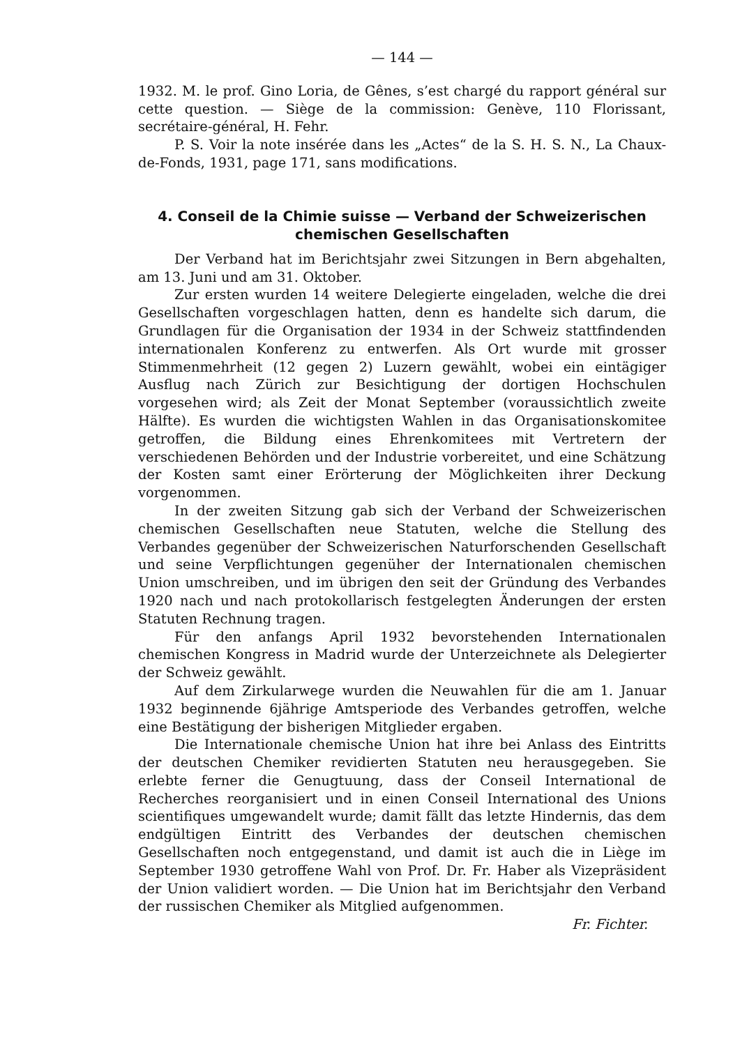— 144 —
1932. M. le prof. Gino Loria, de Gênes, s’est chargé du rapport général sur cette question. — Siège de la commission: Genève, 110 Florissant, secrétaire-général, H. Fehr.
P. S. Voir la note insérée dans les „Actes“ de la S. H. S. N., La Chaux-de-Fonds, 1931, page 171, sans modifications.
4. Conseil de la Chimie suisse — Verband der Schweizerischen chemischen Gesellschaften
Der Verband hat im Berichtsjahr zwei Sitzungen in Bern abgehalten, am 13. Juni und am 31. Oktober.
Zur ersten wurden 14 weitere Delegierte eingeladen, welche die drei Gesellschaften vorgeschlagen hatten, denn es handelte sich darum, die Grundlagen für die Organisation der 1934 in der Schweiz stattfindenden internationalen Konferenz zu entwerfen. Als Ort wurde mit grosser Stimmenmehrheit (12 gegen 2) Luzern gewählt, wobei ein eintägiger Ausflug nach Zürich zur Besichtigung der dortigen Hochschulen vorgesehen wird; als Zeit der Monat September (voraussichtlich zweite Hälfte). Es wurden die wichtigsten Wahlen in das Organisationskomitee getroffen, die Bildung eines Ehrenkomitees mit Vertretern der verschiedenen Behörden und der Industrie vorbereitet, und eine Schätzung der Kosten samt einer Erörterung der Möglichkeiten ihrer Deckung vorgenommen.
In der zweiten Sitzung gab sich der Verband der Schweizerischen chemischen Gesellschaften neue Statuten, welche die Stellung des Verbandes gegenüber der Schweizerischen Naturforschenden Gesellschaft und seine Verpflichtungen gegenüher der Internationalen chemischen Union umschreiben, und im übrigen den seit der Gründung des Verbandes 1920 nach und nach protokollarisch festgelegten Änderungen der ersten Statuten Rechnung tragen.
Für den anfangs April 1932 bevorstehenden Internationalen chemischen Kongress in Madrid wurde der Unterzeichnete als Delegierter der Schweiz gewählt.
Auf dem Zirkularwege wurden die Neuwahlen für die am 1. Januar 1932 beginnende 6jährige Amtsperiode des Verbandes getroffen, welche eine Bestätigung der bisherigen Mitglieder ergaben.
Die Internationale chemische Union hat ihre bei Anlass des Eintritts der deutschen Chemiker revidierten Statuten neu herausgegeben. Sie erlebte ferner die Genugtuung, dass der Conseil International de Recherches reorganisiert und in einen Conseil International des Unions scientifiques umgewandelt wurde; damit fällt das letzte Hindernis, das dem endgültigen Eintritt des Verbandes der deutschen chemischen Gesellschaften noch entgegenstand, und damit ist auch die in Liège im September 1930 getroffene Wahl von Prof. Dr. Fr. Haber als Vizepräsident der Union validiert worden. — Die Union hat im Berichtsjahr den Verband der russischen Chemiker als Mitglied aufgenommen.
Fr. Fichter.